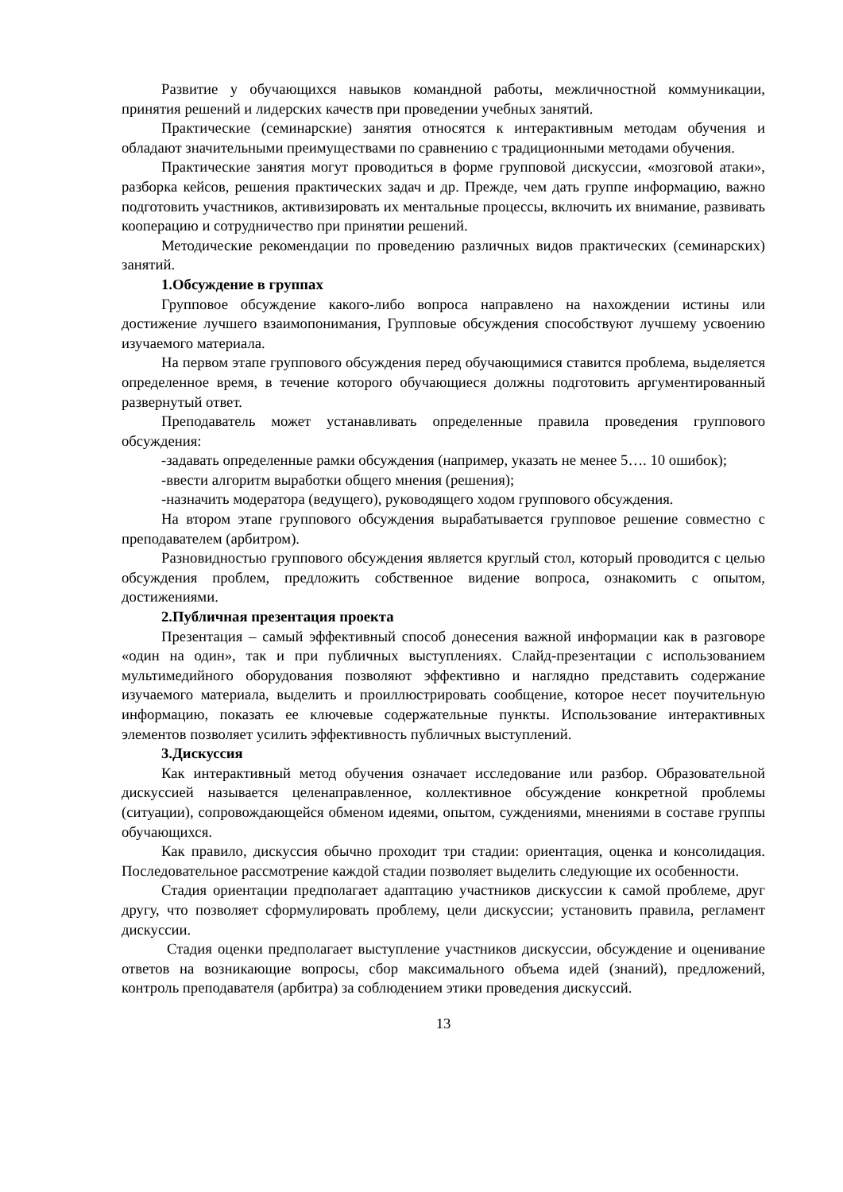Развитие у обучающихся навыков командной работы, межличностной коммуникации, принятия решений и лидерских качеств при проведении учебных занятий.
Практические (семинарские) занятия относятся к интерактивным методам обучения и обладают значительными преимуществами по сравнению с традиционными методами обучения.
Практические занятия могут проводиться в форме групповой дискуссии, «мозговой атаки», разборка кейсов, решения практических задач и др. Прежде, чем дать группе информацию, важно подготовить участников, активизировать их ментальные процессы, включить их внимание, развивать кооперацию и сотрудничество при принятии решений.
Методические рекомендации по проведению различных видов практических (семинарских) занятий.
1.Обсуждение в группах
Групповое обсуждение какого-либо вопроса направлено на нахождении истины или достижение лучшего взаимопонимания, Групповые обсуждения способствуют лучшему усвоению изучаемого материала.
На первом этапе группового обсуждения перед обучающимися ставится проблема, выделяется определенное время, в течение которого обучающиеся должны подготовить аргументированный развернутый ответ.
Преподаватель может устанавливать определенные правила проведения группового обсуждения:
-задавать определенные рамки обсуждения (например, указать не менее 5…. 10 ошибок);
-ввести алгоритм выработки общего мнения (решения);
-назначить модератора (ведущего), руководящего ходом группового обсуждения.
На втором этапе группового обсуждения вырабатывается групповое решение совместно с преподавателем (арбитром).
Разновидностью группового обсуждения является круглый стол, который проводится с целью обсуждения проблем, предложить собственное видение вопроса, ознакомить с опытом, достижениями.
2.Публичная презентация проекта
Презентация – самый эффективный способ донесения важной информации как в разговоре «один на один», так и при публичных выступлениях. Слайд-презентации с использованием мультимедийного оборудования позволяют эффективно и наглядно представить содержание изучаемого материала, выделить и проиллюстрировать сообщение, которое несет поучительную информацию, показать ее ключевые содержательные пункты. Использование интерактивных элементов позволяет усилить эффективность публичных выступлений.
3.Дискуссия
Как интерактивный метод обучения означает исследование или разбор. Образовательной дискуссией называется целенаправленное, коллективное обсуждение конкретной проблемы (ситуации), сопровождающейся обменом идеями, опытом, суждениями, мнениями в составе группы обучающихся.
Как правило, дискуссия обычно проходит три стадии: ориентация, оценка и консолидация. Последовательное рассмотрение каждой стадии позволяет выделить следующие их особенности.
Стадия ориентации предполагает адаптацию участников дискуссии к самой проблеме, друг другу, что позволяет сформулировать проблему, цели дискуссии; установить правила, регламент дискуссии.
Стадия оценки предполагает выступление участников дискуссии, обсуждение и оценивание ответов на возникающие вопросы, сбор максимального объема идей (знаний), предложений, контроль преподавателя (арбитра) за соблюдением этики проведения дискуссий.
13